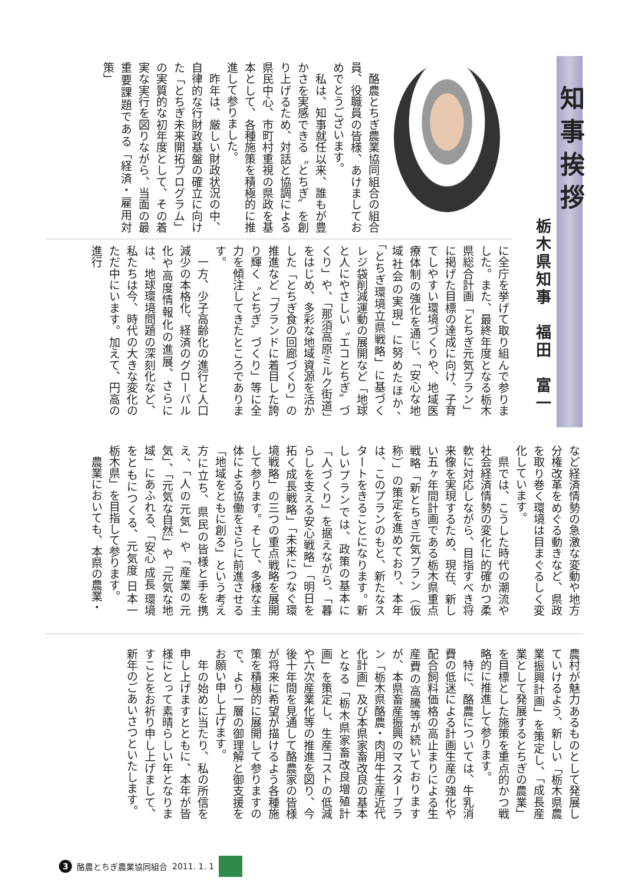知事挨拶
栃木県知事　福田　富一
　酪農とちぎ農業協同組合の組合員、役職員の皆様、あけましておめでとうございます。
　私は、知事就任以来、誰もが豊かさを実感できる〝とちぎ〟を創り上げるため、対話と協調による県民中心、市町村重視の県政を基本として、各種施策を積極的に推進して参りました。
　昨年は、厳しい財政状況の中、自律的な行財政基盤の確立に向けた「とちぎ未来開拓プログラム」の実質的な初年度として、その着実な実行を図りながら、当面の最重要課題である「経済・雇用対策」
に全庁を挙げて取り組んで参りました。また、最終年度となる栃木県総合計画「とちぎ元気プラン」に掲げた目標の達成に向け、子育てしやすい環境づくりや、地域医療体制の強化を通じ、「安心な地域社会の実現」に努めたほか、「とちぎ環境立県戦略」に基づくレジ袋削減運動の展開など「地球と人にやさしい〝エコとちぎ〟づくり」や、「那須高原ミルク街道」をはじめ、多彩な地域資源を活かした「とちぎ食の回廊づくり」の推進など「ブランドに着目した誇り輝く〝とちぎ〟づくり」等に全力を傾注してきたところであります。
　一方、少子高齢化の進行と人口減少の本格化、経済のグローバル化や高度情報化の進展、さらには、地球環境問題の深刻化など、私たちは今、時代の大きな変化のただ中にいます。加えて、円高の進行
など経済情勢の急激な変動や地方分権改革をめぐる動きなど、県政を取り巻く環境は目まぐるしく変化しています。
　県では、こうした時代の潮流や社会経済情勢の変化に的確かつ柔軟に対応しながら、目指すべき将来像を実現するため、現在、新しい五ヶ年間計画である栃木県重点戦略「新とちぎ元気プラン（仮称）」の策定を進めており、本年は、このプランのもと、新たなスタートをきることになります。新しいプランでは、政策の基本に「人づくり」を据えながら、「暮らしを支える安心戦略」「明日を拓く成長戦略」「未来につなぐ環境戦略」の三つの重点戦略を展開して参ります。そして、多様な主体による協働をさらに前進させる「地域をともに創る」という考え方に立ち、県民の皆様と手を携え、「人の元気」や「産業の元気」、「元気な自然」や「元気な地域」にあふれる、「安心 成長 環境 をともにつくる、元気度 日本一 栃木県」を目指して参ります。
　農業においても、本県の農業・
農村が魅力あるものとして発展していけるよう、新しい「栃木県農業振興計画」を策定し、「成長産業として発展するとちぎの農業」を目標とした施策を重点的かつ戦略的に推進して参ります。
　特に、酪農については、牛乳消費の低迷による計画生産の強化や配合飼料価格の高止まりによる生産費の高騰等が続いておりますが、本県畜産振興のマスタープラン「栃木県酪農・肉用牛生産近代化計画」及び本県家畜改良の基本となる「栃木県家畜改良増殖計画」を策定し、生産コストの低減や六次産業化等の推進を図り、今後十年間を見通して酪農家の皆様が将来に希望が描けるよう各種施策を積極的に展開して参りますので、より一層の御理解と御支援をお願い申し上げます。
　年の始めに当たり、私の所信を申し上げますとともに、本年が皆様にとって素晴らしい年となりますことをお祈り申し上げまして、新年のごあいさつといたします。
3 酪農とちぎ農業協同組合 2011. 1. 1